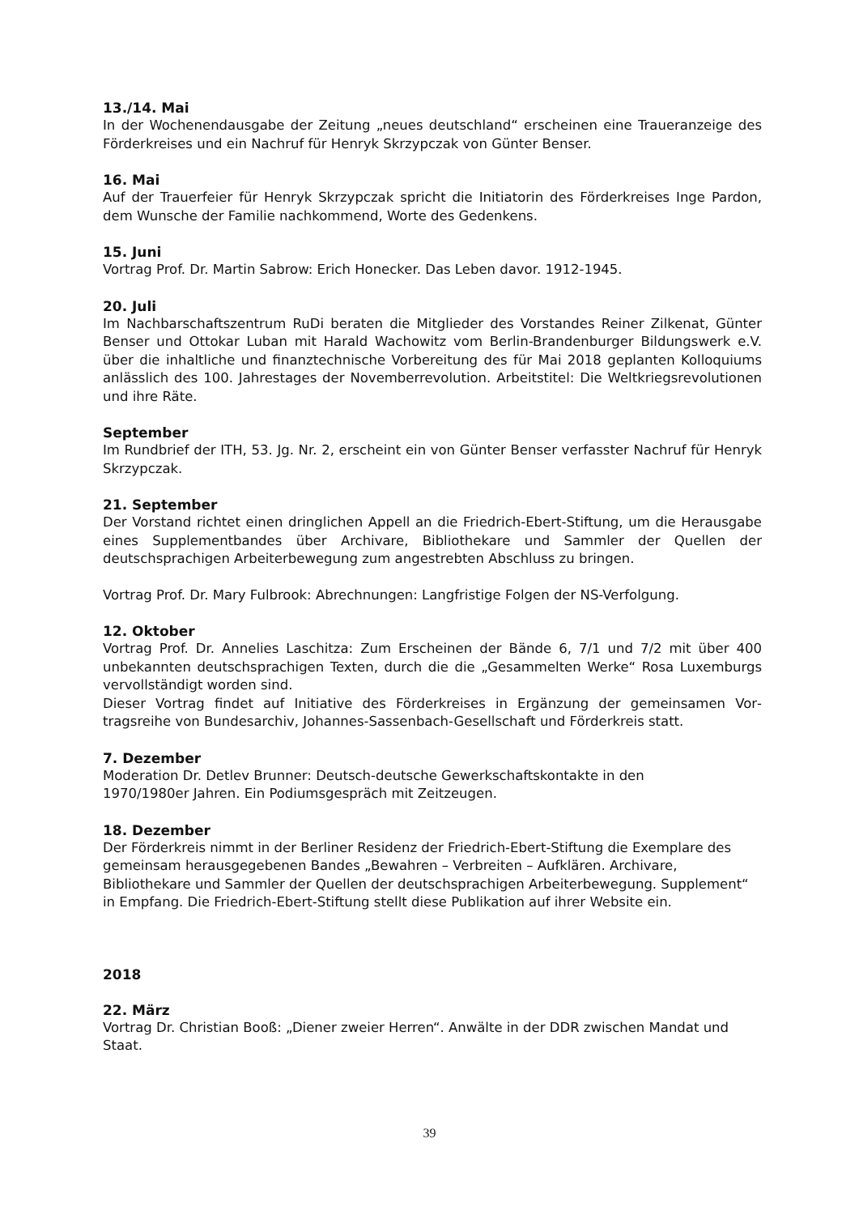13./14. Mai
In der Wochenendausgabe der Zeitung „neues deutschland“ erscheinen eine Traueran­zeige des Förderkreises und ein Nachruf für Henryk Skrzypczak von Günter Benser.
16. Mai
Auf der Trauerfeier für Henryk Skrzypczak spricht die Initiatorin des Förderkreises Inge Pardon, dem Wunsche der Familie nachkommend, Worte des Gedenkens.
15. Juni
Vortrag Prof. Dr. Martin Sabrow: Erich Honecker. Das Leben davor. 1912-1945.
20. Juli
Im Nachbarschaftszentrum RuDi beraten die Mitglieder des Vorstandes Reiner Zilkenat, Günter Benser und Ottokar Luban mit Harald Wachowitz vom Berlin-Brandenburger Bil­dungswerk e.V. über die inhaltliche und finanztechnische Vorbereitung des für Mai 2018 geplanten Kolloquiums anlässlich des 100. Jahrestages der Novemberrevolution. Arbeits­titel: Die Weltkriegsrevolutionen und ihre Räte.
September
Im Rundbrief der ITH, 53. Jg. Nr. 2, erscheint ein von Günter Benser verfasster Nachruf für Henryk Skrzypczak.
21. September
Der Vorstand richtet einen dringlichen Appell an die Friedrich-Ebert-Stiftung, um die Her­ausgabe eines Supplementbandes über Archivare, Bibliothekare und Sammler der Quel­len der deutschsprachigen Arbeiterbewegung zum angestrebten Abschluss zu bringen.
Vortrag Prof. Dr. Mary Fulbrook: Abrechnungen: Langfristige Folgen der NS-Verfolgung.
12. Oktober
Vortrag Prof. Dr. Annelies Laschitza: Zum Erscheinen der Bände 6, 7/1 und 7/2 mit über 400 unbekannten deutschsprachigen Texten, durch die die „Gesammelten Werke“ Rosa Luxemburgs vervollständigt worden sind.
Dieser Vortrag findet auf Initiative des Förderkreises in Ergänzung der gemeinsamen Vor­tragsreihe von Bundesarchiv, Johannes-Sassenbach-Gesellschaft und Förderkreis statt.
7. Dezember
Moderation Dr. Detlev Brunner: Deutsch-deutsche Gewerkschaftskontakte in den
1970/1980er Jahren. Ein Podiumsgespräch mit Zeitzeugen.
18. Dezember
Der Förderkreis nimmt in der Berliner Residenz der Friedrich-Ebert-Stiftung die Exempla­re des gemeinsam herausgegebenen Bandes „Bewahren – Verbreiten – Aufklären. Archi­vare, Bibliothekare und Sammler der Quellen der deutschsprachigen Arbeiterbewegung. Supplement“ in Empfang. Die Friedrich-Ebert-Stiftung stellt diese Publikation auf ihrer Website ein.
2018
22. März
Vortrag Dr. Christian Booß: „Diener zweier Herren“. Anwälte in der DDR zwischen Mandat und Staat.
39